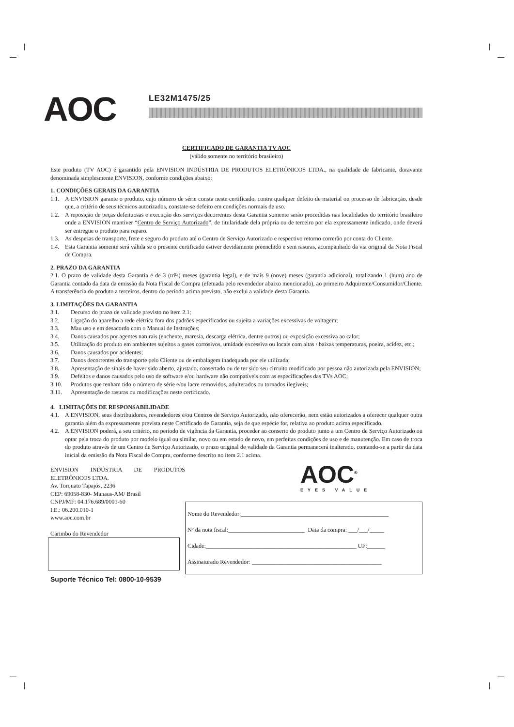AOC
LE32M1475/25
CERTIFICADO DE GARANTIA TV AOC
(válido somente no território brasileiro)
Este produto (TV AOC) é garantido pela ENVISION INDÚSTRIA DE PRODUTOS ELETRÔNICOS LTDA., na qualidade de fabricante, doravante denominada simplesmente ENVISION, conforme condições abaixo:
1. CONDIÇÕES GERAIS DA GARANTIA
1.1. A ENVISION garante o produto, cujo número de série consta neste certificado, contra qualquer defeito de material ou processo de fabricação, desde que, a critério de seus técnicos autorizados, constate-se defeito em condições normais de uso.
1.2. A reposição de peças defeituosas e execução dos serviços decorrentes desta Garantia somente serão procedidas nas localidades do território brasileiro onde a ENVISION mantiver “Centro de Serviço Autorizado”, de titularidade dela própria ou de terceiro por ela expressamente indicado, onde deverá ser entregue o produto para reparo.
1.3. As despesas de transporte, frete e seguro do produto até o Centro de Serviço Autorizado e respectivo retorno correrão por conta do Cliente.
1.4. Esta Garantia somente será válida se o presente certificado estiver devidamente preenchido e sem rasuras, acompanhado da via original da Nota Fiscal de Compra.
2. PRAZO DA GARANTIA
2.1. O prazo de validade desta Garantia é de 3 (três) meses (garantia legal), e de mais 9 (nove) meses (garantia adicional), totalizando 1 (hum) ano de Garantia contado da data da emissão da Nota Fiscal de Compra (efetuada pelo revendedor abaixo mencionado), ao primeiro Adquirente/Consumidor/Cliente. A transferência do produto a terceiros, dentro do período acima previsto, não exclui a validade desta Garantia.
3. LIMITAÇÕES DA GARANTIA
3.1. Decurso do prazo de validade previsto no item 2.1;
3.2. Ligação do aparelho a rede elétrica fora dos padrões especificados ou sujeita a variações excessivas de voltagem;
3.3. Mau uso e em desacordo com o Manual de Instruções;
3.4. Danos causados por agentes naturais (enchente, maresia, descarga elétrica, dentre outros) ou exposição excessiva ao calor;
3.5. Utilização do produto em ambientes sujeitos a gases corrosivos, umidade excessiva ou locais com altas / baixas temperaturas, poeira, acidez, etc.;
3.6. Danos causados por acidentes;
3.7. Danos decorrentes do transporte pelo Cliente ou de embalagem inadequada por ele utilizada;
3.8. Apresentação de sinais de haver sido aberto, ajustado, consertado ou de ter sido seu circuito modificado por pessoa não autorizada pela ENVISION;
3.9. Defeitos e danos causados pelo uso de software e/ou hardware não compatíveis com as especificações das TVs AOC;
3.10. Produtos que tenham tido o número de série e/ou lacre removidos, adulterados ou tornados ilegíveis;
3.11. Apresentação de rasuras ou modificações neste certificado.
4. LIMITAÇÕES DE RESPONSABILIDADE
4.1. A ENVISION, seus distribuidores, revendedores e/ou Centros de Serviço Autorizado, não oferecerão, nem estão autorizados a oferecer qualquer outra garantia além da expressamente prevista neste Certificado de Garantia, seja de que espécie for, relativa ao produto acima especificado.
4.2. A ENVISION poderá, a seu critério, no período de vigência da Garantia, proceder ao conserto do produto junto a um Centro de Serviço Autorizado ou optar pela troca do produto por modelo igual ou similar, novo ou em estado de novo, em perfeitas condições de uso e de manutenção. Em caso de troca do produto através de um Centro de Serviço Autorizado, o prazo original de validade da Garantia permanecerá inalterado, contando-se a partir da data inicial da emissão da Nota Fiscal de Compra, conforme descrito no item 2.1 acima.
ENVISION INDÚSTRIA DE PRODUTOS ELETRÔNICOS LTDA.
Av. Torquato Tapajós, 2236
CEP: 69058-830- Manaus-AM/ Brasil
CNPJ/MF: 04.176.689/0001-60
I.E.: 06.200.010-1
www.aoc.com.br
Carimbo do Revendedor
Suporte Técnico Tel: 0800-10-9539
AOC<sup>®</sup>
EYES VALUE
Nome do Revendedor:__________________________________________________
Nº da nota fiscal:__________________________ Data da compra: ___/___/_____
Cidade:___________________________________________________ UF:______
Assinaturado Revendedor: ____________________________________________